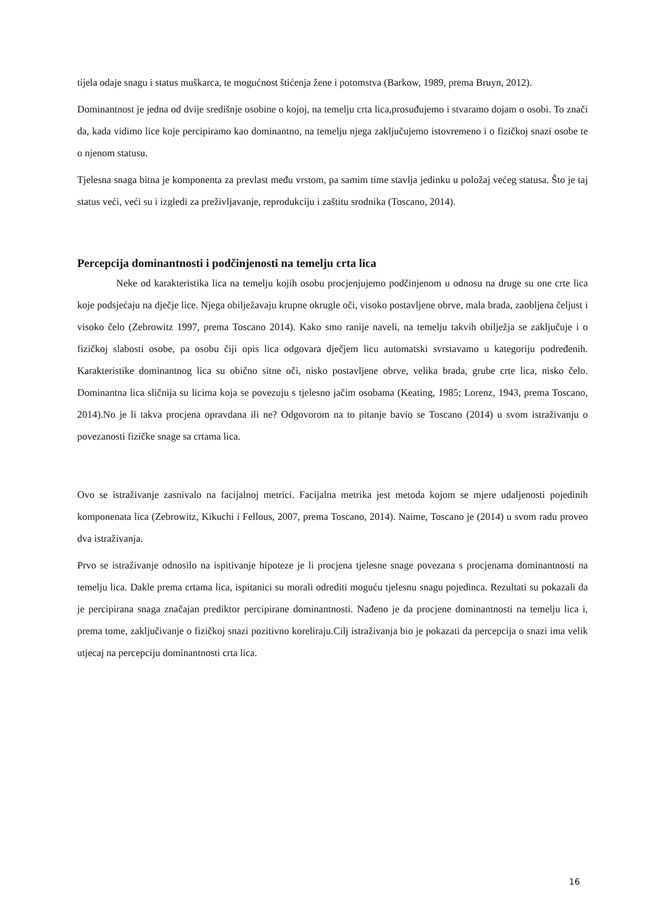tijela odaje snagu i status muškarca, te mogućnost štićenja žene i potomstva (Barkow, 1989, prema Bruyn, 2012).
Dominantnost je jedna od dvije središnje osobine o kojoj, na temelju crta lica,prosuđujemo i stvaramo dojam o osobi. To znači da, kada vidimo lice koje percipiramo kao dominantno, na temelju njega zaključujemo istovremeno i o fizičkoj snazi osobe te o njenom statusu.
Tjelesna snaga bitna je komponenta za prevlast među vrstom, pa samim time stavlja jedinku u položaj većeg statusa. Što je taj status veći, veći su i izgledi za preživljavanje, reprodukciju i zaštitu srodnika (Toscano, 2014).
Percepcija dominantnosti i podčinjenosti na temelju crta lica
Neke od karakteristika lica na temelju kojih osobu procjenjujemo podčinjenom u odnosu na druge su one crte lica koje podsjećaju na dječje lice. Njega obilježavaju krupne okrugle oči, visoko postavljene obrve, mala brada, zaobljena čeljust i visoko čelo (Zebrowitz 1997, prema Toscano 2014). Kako smo ranije naveli, na temelju takvih obilježja se zaključuje i o fizičkoj slabosti osobe, pa osobu čiji opis lica odgovara dječjem licu automatski svrstavamo u kategoriju podređenih. Karakteristike dominantnog lica su obično sitne oči, nisko postavljene obrve, velika brada, grube crte lica, nisko čelo. Dominantna lica sličnija su licima koja se povezuju s tjelesno jačim osobama (Keating, 1985; Lorenz, 1943, prema Toscano, 2014).No je li takva procjena opravdana ili ne? Odgovorom na to pitanje bavio se Toscano (2014) u svom istraživanju o povezanosti fizičke snage sa crtama lica.
Ovo se istraživanje zasnivalo na facijalnoj metrici. Facijalna metrika jest metoda kojom se mjere udaljenosti pojedinih komponenata lica (Zebrowitz, Kikuchi i Fellous, 2007, prema Toscano, 2014). Naime, Toscano je (2014) u svom radu proveo dva istraživanja.
Prvo se istraživanje odnosilo na ispitivanje hipoteze je li procjena tjelesne snage povezana s procjenama dominantnosti na temelju lica. Dakle prema crtama lica, ispitanici su morali odrediti moguću tjelesnu snagu pojedinca. Rezultati su pokazali da je percipirana snaga značajan prediktor percipirane dominantnosti. Nađeno je da procjene dominantnosti na temelju lica i, prema tome, zaključivanje o fizičkoj snazi pozitivno koreliraju.Cilj istraživanja bio je pokazati da percepcija o snazi ima velik utjecaj na percepciju dominantnosti crta lica.
16